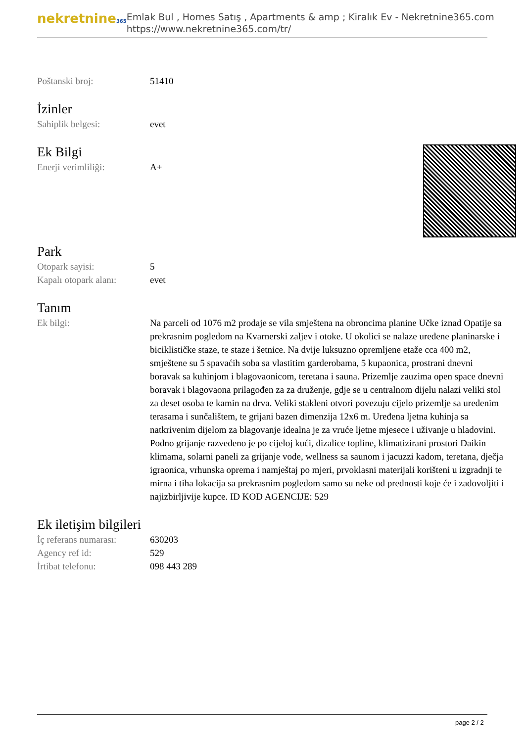nekretnine365
Emlak Bul , Homes Satış , Apartments & amp ; Kiralık Ev - Nekretnine365.com
https://www.nekretnine365.com/tr/
| Poštanski broj: | 51410 |
İzinler
| Sahiplik belgesi: | evet |
Ek Bilgi
| Enerji verimliliği: | A+ |
Park
| Otopark sayisi: | 5 |
| Kapalı otopark alanı: | evet |
Tanım
| Ek bilgi: | Na parceli od 1076 m2 prodaje se vila smještena na obroncima planine Učke iznad Opatije sa prekrasnim pogledom na Kvarnerski zaljev i otoke. U okolici se nalaze uređene planinarske i biciklističke staze, te staze i šetnice. Na dvije luksuzno opremljene etaže cca 400 m2, smještene su 5 spavaćih soba sa vlastitim garderobama, 5 kupaonica, prostrani dnevni boravak sa kuhinjom i blagovaonicom, teretana i sauna. Prizemlje zauzima open space dnevni boravak i blagovaona prilagođen za za druženje, gdje se u centralnom dijelu nalazi veliki stol za deset osoba te kamin na drva. Veliki stakleni otvori povezuju cijelo prizemlje sa uređenim terasama i sunčalištem, te grijani bazen dimenzija 12x6 m. Uređena ljetna kuhinja sa natkrivenim dijelom za blagovanje idealna je za vruće ljetne mjesece i uživanje u hladovini. Podno grijanje razvedeno je po cijeloj kući, dizalice topline, klimatizirani prostori Daikin klimama, solarni paneli za grijanje vode, wellness sa saunom i jacuzzi kadom, teretana, dječja igraonica, vrhunska oprema i namještaj po mjeri, prvoklasni materijali korišteni u izgradnji te mirna i tiha lokacija sa prekrasnim pogledom samo su neke od prednosti koje će i zadovoljiti i najizbirljivije kupce. ID KOD AGENCIJE: 529 |
Ek iletişim bilgileri
| İç referans numarası: | 630203 |
| Agency ref id: | 529 |
| İrtibat telefonu: | 098 443 289 |
page 2 / 2